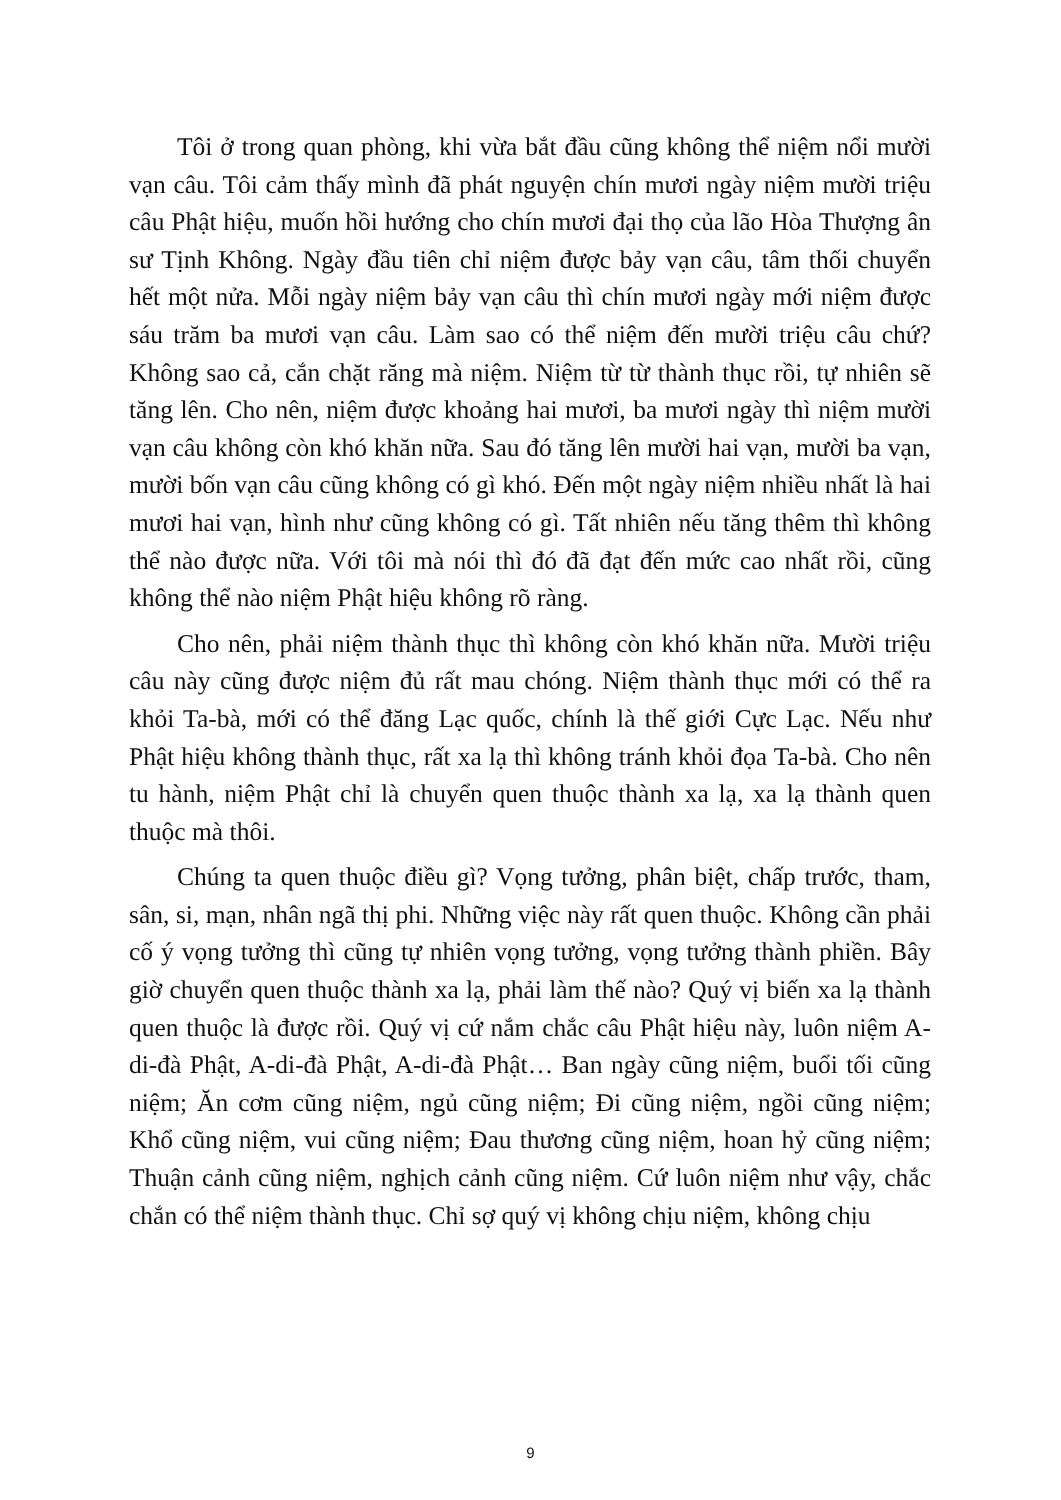Tôi ở trong quan phòng, khi vừa bắt đầu cũng không thể niệm nổi mười vạn câu. Tôi cảm thấy mình đã phát nguyện chín mươi ngày niệm mười triệu câu Phật hiệu, muốn hồi hướng cho chín mươi đại thọ của lão Hòa Thượng ân sư Tịnh Không. Ngày đầu tiên chỉ niệm được bảy vạn câu, tâm thối chuyển hết một nửa. Mỗi ngày niệm bảy vạn câu thì chín mươi ngày mới niệm được sáu trăm ba mươi vạn câu. Làm sao có thể niệm đến mười triệu câu chứ? Không sao cả, cắn chặt răng mà niệm. Niệm từ từ thành thục rồi, tự nhiên sẽ tăng lên. Cho nên, niệm được khoảng hai mươi, ba mươi ngày thì niệm mười vạn câu không còn khó khăn nữa. Sau đó tăng lên mười hai vạn, mười ba vạn, mười bốn vạn câu cũng không có gì khó. Đến một ngày niệm nhiều nhất là hai mươi hai vạn, hình như cũng không có gì. Tất nhiên nếu tăng thêm thì không thể nào được nữa. Với tôi mà nói thì đó đã đạt đến mức cao nhất rồi, cũng không thể nào niệm Phật hiệu không rõ ràng.
Cho nên, phải niệm thành thục thì không còn khó khăn nữa. Mười triệu câu này cũng được niệm đủ rất mau chóng. Niệm thành thục mới có thể ra khỏi Ta-bà, mới có thể đăng Lạc quốc, chính là thế giới Cực Lạc. Nếu như Phật hiệu không thành thục, rất xa lạ thì không tránh khỏi đọa Ta-bà. Cho nên tu hành, niệm Phật chỉ là chuyển quen thuộc thành xa lạ, xa lạ thành quen thuộc mà thôi.
Chúng ta quen thuộc điều gì? Vọng tưởng, phân biệt, chấp trước, tham, sân, si, mạn, nhân ngã thị phi. Những việc này rất quen thuộc. Không cần phải cố ý vọng tưởng thì cũng tự nhiên vọng tưởng, vọng tưởng thành phiền. Bây giờ chuyển quen thuộc thành xa lạ, phải làm thế nào? Quý vị biến xa lạ thành quen thuộc là được rồi. Quý vị cứ nắm chắc câu Phật hiệu này, luôn niệm A-di-đà Phật, A-di-đà Phật, A-di-đà Phật… Ban ngày cũng niệm, buổi tối cũng niệm; Ăn cơm cũng niệm, ngủ cũng niệm; Đi cũng niệm, ngồi cũng niệm; Khổ cũng niệm, vui cũng niệm; Đau thương cũng niệm, hoan hỷ cũng niệm; Thuận cảnh cũng niệm, nghịch cảnh cũng niệm. Cứ luôn niệm như vậy, chắc chắn có thể niệm thành thục. Chỉ sợ quý vị không chịu niệm, không chịu
9